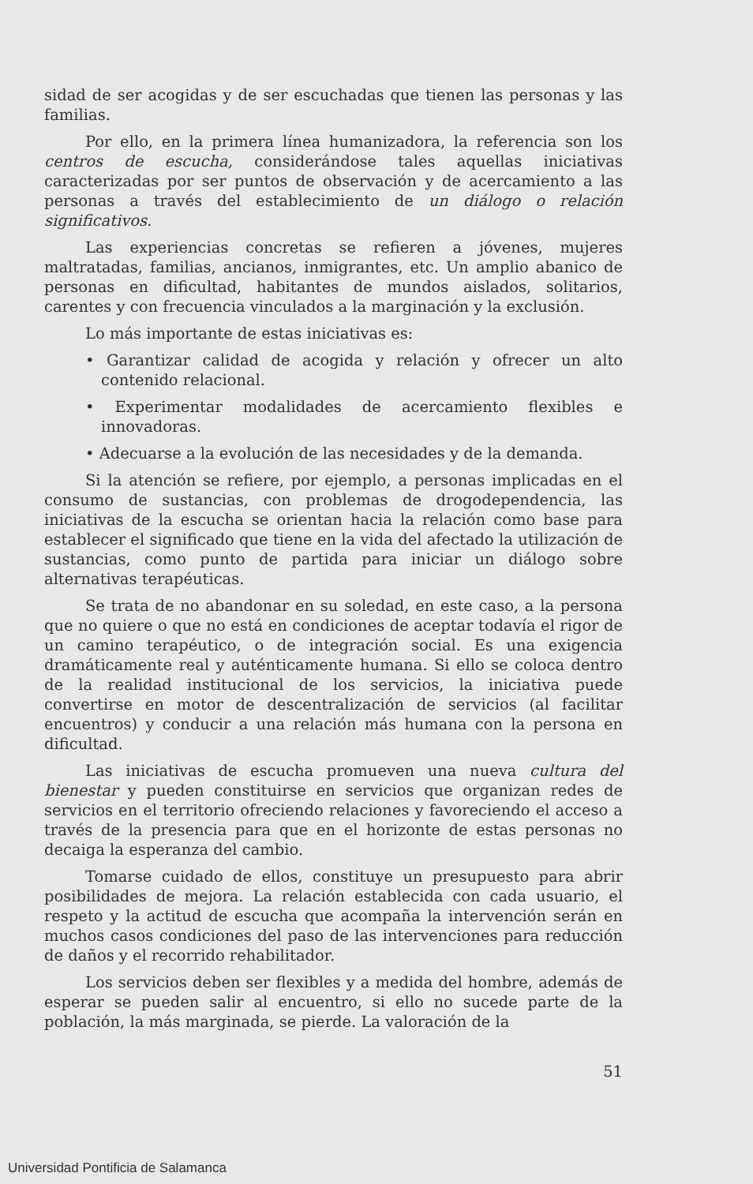sidad de ser acogidas y de ser escuchadas que tienen las personas y las familias.
Por ello, en la primera línea humanizadora, la referencia son los centros de escucha, considerándose tales aquellas iniciativas caracterizadas por ser puntos de observación y de acercamiento a las personas a través del establecimiento de un diálogo o relación significativos.
Las experiencias concretas se refieren a jóvenes, mujeres maltratadas, familias, ancianos, inmigrantes, etc. Un amplio abanico de personas en dificultad, habitantes de mundos aislados, solitarios, carentes y con frecuencia vinculados a la marginación y la exclusión.
Lo más importante de estas iniciativas es:
• Garantizar calidad de acogida y relación y ofrecer un alto contenido relacional.
• Experimentar modalidades de acercamiento flexibles e innovadoras.
• Adecuarse a la evolución de las necesidades y de la demanda.
Si la atención se refiere, por ejemplo, a personas implicadas en el consumo de sustancias, con problemas de drogodependencia, las iniciativas de la escucha se orientan hacia la relación como base para establecer el significado que tiene en la vida del afectado la utilización de sustancias, como punto de partida para iniciar un diálogo sobre alternativas terapéuticas.
Se trata de no abandonar en su soledad, en este caso, a la persona que no quiere o que no está en condiciones de aceptar todavía el rigor de un camino terapéutico, o de integración social. Es una exigencia dramáticamente real y auténticamente humana. Si ello se coloca dentro de la realidad institucional de los servicios, la iniciativa puede convertirse en motor de descentralización de servicios (al facilitar encuentros) y conducir a una relación más humana con la persona en dificultad.
Las iniciativas de escucha promueven una nueva cultura del bienestar y pueden constituirse en servicios que organizan redes de servicios en el territorio ofreciendo relaciones y favoreciendo el acceso a través de la presencia para que en el horizonte de estas personas no decaiga la esperanza del cambio.
Tomarse cuidado de ellos, constituye un presupuesto para abrir posibilidades de mejora. La relación establecida con cada usuario, el respeto y la actitud de escucha que acompaña la intervención serán en muchos casos condiciones del paso de las intervenciones para reducción de daños y el recorrido rehabilitador.
Los servicios deben ser flexibles y a medida del hombre, además de esperar se pueden salir al encuentro, si ello no sucede parte de la población, la más marginada, se pierde. La valoración de la
51
Universidad Pontificia de Salamanca